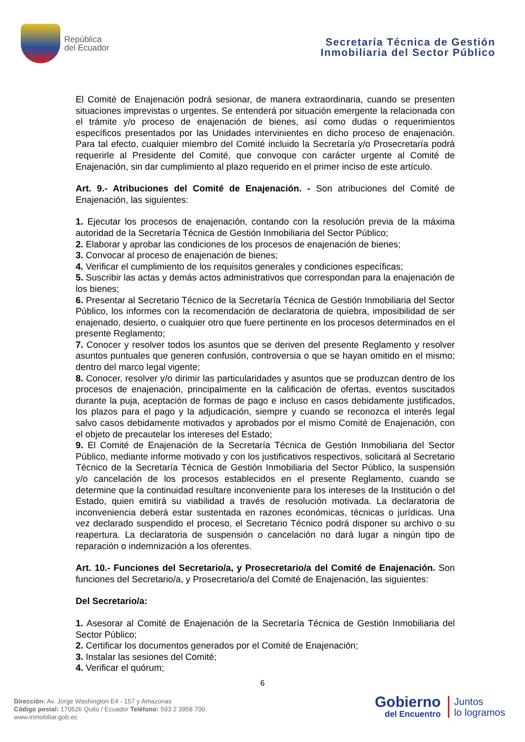República
del Ecuador
Secretaría Técnica de Gestión
Inmobiliaria del Sector Público
El Comité de Enajenación podrá sesionar, de manera extraordinaria, cuando se presenten situaciones imprevistas o urgentes. Se entenderá por situación emergente la relacionada con el trámite y/o proceso de enajenación de bienes, así como dudas o requerimientos específicos presentados por las Unidades intervinientes en dicho proceso de enajenación. Para tal efecto, cualquier miembro del Comité incluido la Secretaría y/o Prosecretaría podrá requerirle al Presidente del Comité, que convoque con carácter urgente al Comité de Enajenación, sin dar cumplimiento al plazo requerido en el primer inciso de este artículo.
Art. 9.- Atribuciones del Comité de Enajenación. - Son atribuciones del Comité de Enajenación, las siguientes:
1. Ejecutar los procesos de enajenación, contando con la resolución previa de la máxima autoridad de la Secretaría Técnica de Gestión Inmobiliaria del Sector Público;
2. Elaborar y aprobar las condiciones de los procesos de enajenación de bienes;
3. Convocar al proceso de enajenación de bienes;
4. Verificar el cumplimiento de los requisitos generales y condiciones específicas;
5. Suscribir las actas y demás actos administrativos que correspondan para la enajenación de los bienes;
6. Presentar al Secretario Técnico de la Secretaría Técnica de Gestión Inmobiliaria del Sector Público, los informes con la recomendación de declaratoria de quiebra, imposibilidad de ser enajenado, desierto, o cualquier otro que fuere pertinente en los procesos determinados en el presente Reglamento;
7. Conocer y resolver todos los asuntos que se deriven del presente Reglamento y resolver asuntos puntuales que generen confusión, controversia o que se hayan omitido en el mismo; dentro del marco legal vigente;
8. Conocer, resolver y/o dirimir las particularidades y asuntos que se produzcan dentro de los procesos de enajenación, principalmente en la calificación de ofertas, eventos suscitados durante la puja, aceptación de formas de pago e incluso en casos debidamente justificados, los plazos para el pago y la adjudicación, siempre y cuando se reconozca el interés legal salvo casos debidamente motivados y aprobados por el mismo Comité de Enajenación, con el objeto de precautelar los intereses del Estado;
9. El Comité de Enajenación de la Secretaría Técnica de Gestión Inmobiliaria del Sector Público, mediante informe motivado y con los justificativos respectivos, solicitará al Secretario Técnico de la Secretaría Técnica de Gestión Inmobiliaria del Sector Público, la suspensión y/o cancelación de los procesos establecidos en el presente Reglamento, cuando se determine que la continuidad resultare inconveniente para los intereses de la Institución o del Estado, quien emitirá su viabilidad a través de resolución motivada. La declaratoria de inconveniencia deberá estar sustentada en razones económicas, técnicas o jurídicas. Una vez declarado suspendido el proceso, el Secretario Técnico podrá disponer su archivo o su reapertura. La declaratoria de suspensión o cancelación no dará lugar a ningún tipo de reparación o indemnización a los oferentes.
Art. 10.- Funciones del Secretario/a, y Prosecretario/a del Comité de Enajenación. Son funciones del Secretario/a, y Prosecretario/a del Comité de Enajenación, las siguientes:
Del Secretario/a:
1. Asesorar al Comité de Enajenación de la Secretaría Técnica de Gestión Inmobiliaria del Sector Público;
2. Certificar los documentos generados por el Comité de Enajenación;
3. Instalar las sesiones del Comité;
4. Verificar el quórum;
6
Dirección: Av. Jorge Washington E4 - 157 y Amazonas
Código postal: 170526 Quito / Ecuador Teléfono: 593 2 3958 700
www.inmobiliar.gob.ec
Gobierno
del Encuentro
Juntos
lo logramos